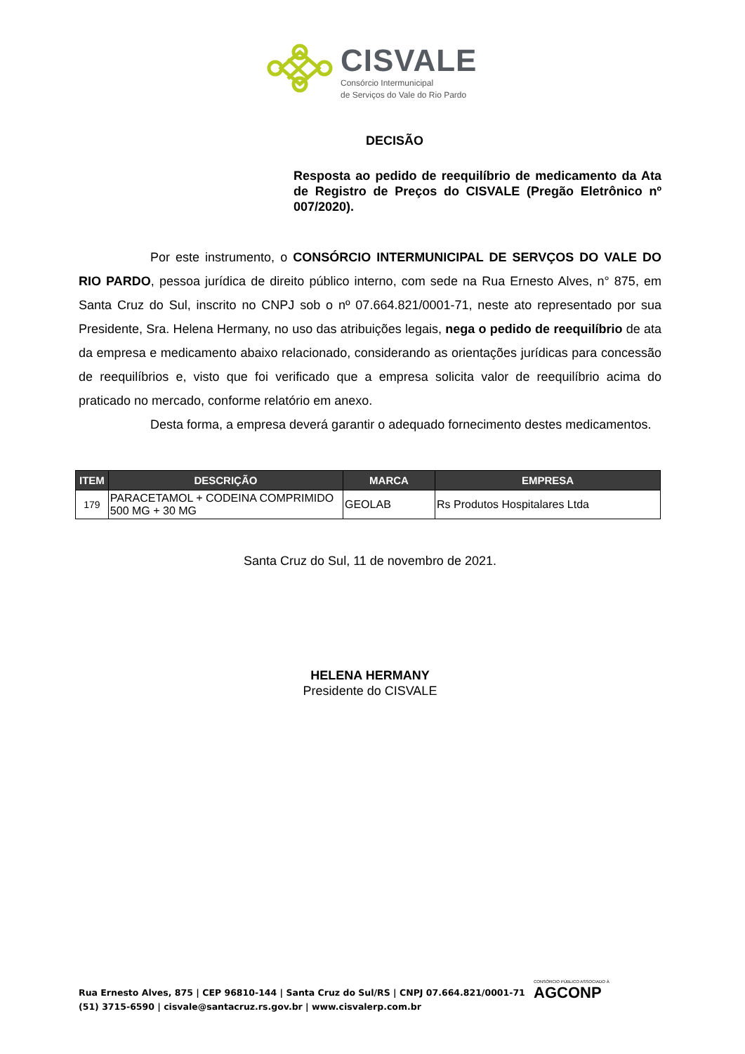CISVALE
Consórcio Intermunicipal
de Serviços do Vale do Rio Pardo
DECISÃO
Resposta ao pedido de reequilíbrio de medicamento da Ata de Registro de Preços do CISVALE (Pregão Eletrônico nº 007/2020).
Por este instrumento, o CONSÓRCIO INTERMUNICIPAL DE SERVÇOS DO VALE DO RIO PARDO, pessoa jurídica de direito público interno, com sede na Rua Ernesto Alves, n° 875, em Santa Cruz do Sul, inscrito no CNPJ sob o nº 07.664.821/0001-71, neste ato representado por sua Presidente, Sra. Helena Hermany, no uso das atribuições legais, nega o pedido de reequilíbrio de ata da empresa e medicamento abaixo relacionado, considerando as orientações jurídicas para concessão de reequilíbrios e, visto que foi verificado que a empresa solicita valor de reequilíbrio acima do praticado no mercado, conforme relatório em anexo.
Desta forma, a empresa deverá garantir o adequado fornecimento destes medicamentos.
| ITEM | DESCRIÇÃO | MARCA | EMPRESA |
| --- | --- | --- | --- |
| 179 | PARACETAMOL + CODEINA COMPRIMIDO 500 MG + 30 MG | GEOLAB | Rs Produtos Hospitalares Ltda |
Santa Cruz do Sul, 11 de novembro de 2021.
HELENA HERMANY
Presidente do CISVALE
Rua Ernesto Alves, 875 | CEP 96810-144 | Santa Cruz do Sul/RS | CNPJ 07.664.821/0001-71
(51) 3715-6590 | cisvale@santacruz.rs.gov.br | www.cisvalerp.com.br
CONSÓRCIO PÚBLICO ASSOCIADO À
AGCONP